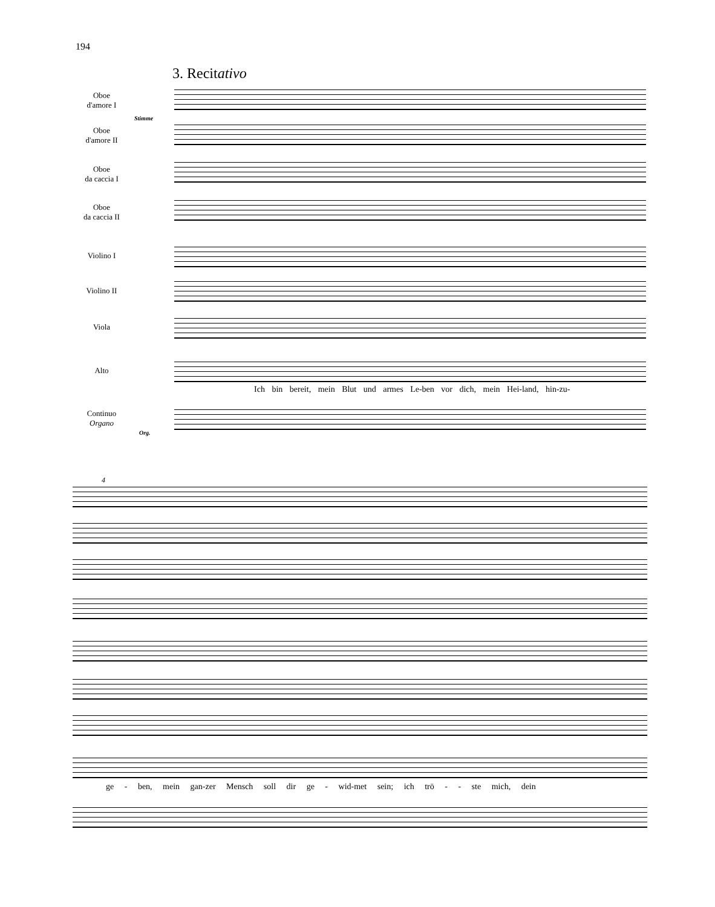194
3. Recitativo
Oboe
d'amore I
Stimme
Oboe
d'amore II
Oboe
da caccia I
Oboe
da caccia II
Violino I
Violino II
Viola
Alto
Continuo
Organo
Org.
Ich bin bereit, mein Blut und armes Le-ben vor dich, mein Hei-land, hin-zu-
4
ge - ben, mein gan-zer Mensch soll dir ge - wid-met sein; ich trö - - ste mich, dein